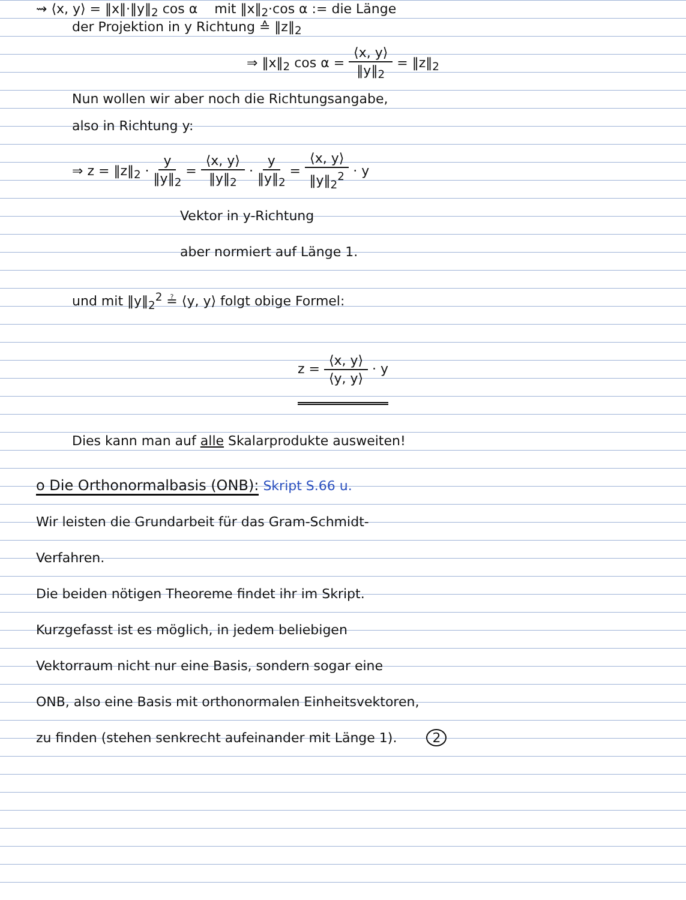⇝ ⟨x, y⟩ = ‖x‖·‖y‖<sub>2</sub> cos α mit ‖x‖<sub>2</sub>·cos α := die Länge
der Projektion in y Richtung ≙ ‖z‖<sub>2</sub>
⇒ ‖x‖<sub>2</sub> cos α = ⟨x, y⟩ ‖y‖<sub>2</sub> = ‖z‖<sub>2</sub>
Nun wollen wir aber noch die Richtungsangabe,
also in Richtung y:
⇒ z = ‖z‖<sub>2</sub> · y ‖y‖<sub>2</sub> = ⟨x, y⟩ ‖y‖<sub>2</sub> · y ‖y‖<sub>2</sub> = ⟨x, y⟩ ‖y‖<sub>2</sub><sup>2</sup> · y
Vektor in y-Richtung
aber normiert auf Länge 1.
und mit ‖y‖<sub>2</sub><sup>2</sup> ≟ ⟨y, y⟩ folgt obige Formel:
z = ⟨x, y⟩ ⟨y, y⟩ · y
Dies kann man auf alle Skalarprodukte ausweiten!
o Die Orthonormalbasis (ONB): Skript S.66 u.
Wir leisten die Grundarbeit für das Gram-Schmidt-
Verfahren.
Die beiden nötigen Theoreme findet ihr im Skript.
Kurzgefasst ist es möglich, in jedem beliebigen
Vektorraum nicht nur eine Basis, sondern sogar eine
ONB, also eine Basis mit orthonormalen Einheitsvektoren,
zu finden (stehen senkrecht aufeinander mit Länge 1). 2